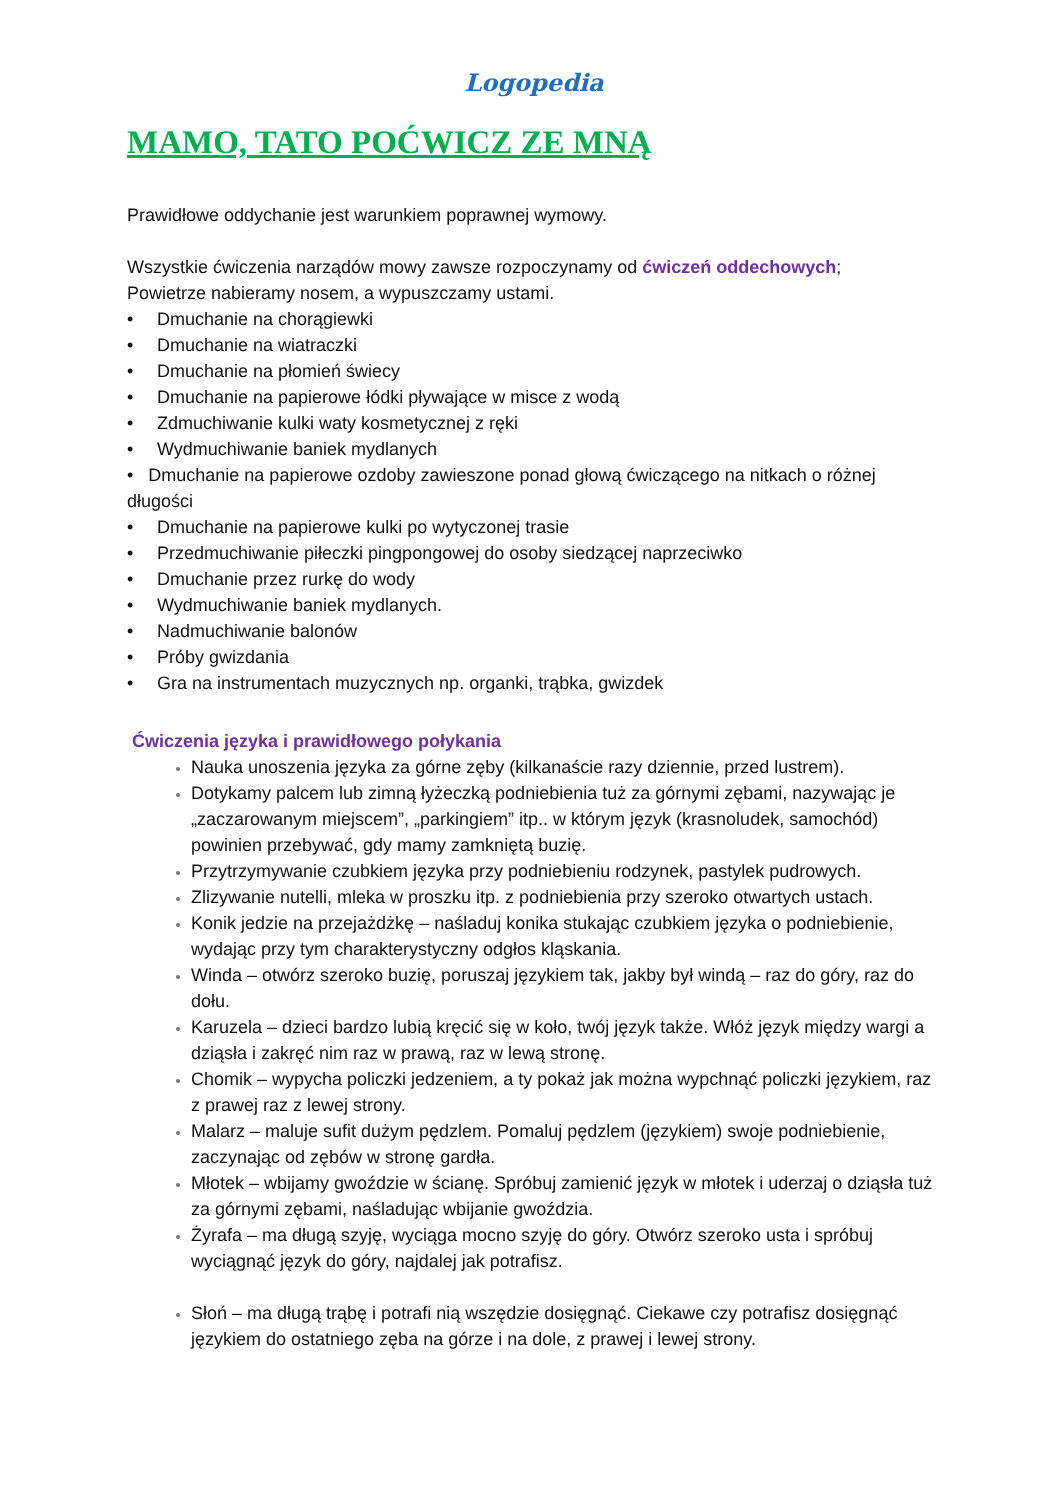Logopedia
MAMO, TATO POĆWICZ ZE MNĄ
Prawidłowe oddychanie jest warunkiem poprawnej wymowy.
Wszystkie ćwiczenia narządów mowy zawsze rozpoczynamy od ćwiczeń oddechowych;
Powietrze nabieramy nosem, a wypuszczamy ustami.
• Dmuchanie na chorągiewki
• Dmuchanie na wiatraczki
• Dmuchanie na płomień świecy
• Dmuchanie na papierowe łódki pływające w misce z wodą
• Zdmuchiwanie kulki waty kosmetycznej z ręki
• Wydmuchiwanie baniek mydlanych
• Dmuchanie na papierowe ozdoby zawieszone ponad głową ćwiczącego na nitkach o różnej długości
• Dmuchanie na papierowe kulki po wytyczonej trasie
• Przedmuchiwanie piłeczki pingpongowej do osoby siedzącej naprzeciwko
• Dmuchanie przez rurkę do wody
• Wydmuchiwanie baniek mydlanych.
• Nadmuchiwanie balonów
• Próby gwizdania
• Gra na instrumentach muzycznych np. organki, trąbka, gwizdek
Ćwiczenia języka i prawidłowego połykania
Nauka unoszenia języka za górne zęby (kilkanaście razy dziennie, przed lustrem).
Dotykamy palcem lub zimną łyżeczką podniebienia tuż za górnymi zębami, nazywając je „zaczarowanym miejscem”, „parkingiem” itp.. w którym język (krasnoludek, samochód) powinien przebywać, gdy mamy zamkniętą buzię.
Przytrzymywanie czubkiem języka przy podniebieniu rodzynek, pastylek pudrowych.
Zlizywanie nutelli, mleka w proszku itp. z podniebienia przy szeroko otwartych ustach.
Konik jedzie na przejażdżkę – naśladuj konika stukając czubkiem języka o podniebienie, wydając przy tym charakterystyczny odgłos kląskania.
Winda – otwórz szeroko buzię, poruszaj językiem tak, jakby był windą – raz do góry, raz do dołu.
Karuzela – dzieci bardzo lubią kręcić się w koło, twój język także. Włóż język między wargi a dziąsła i zakręć nim raz w prawą, raz w lewą stronę.
Chomik – wypycha policzki jedzeniem, a ty pokaż jak można wypchnąć policzki językiem, raz z prawej raz z lewej strony.
Malarz – maluje sufit dużym pędzlem. Pomaluj pędzlem (językiem) swoje podniebienie, zaczynając od zębów w stronę gardła.
Młotek – wbijamy gwoździe w ścianę. Spróbuj zamienić język w młotek i uderzaj o dziąsła tuż za górnymi zębami, naśladując wbijanie gwoździa.
Żyrafa – ma długą szyję, wyciąga mocno szyję do góry. Otwórz szeroko usta i spróbuj wyciągnąć język do góry, najdalej jak potrafisz.
Słoń – ma długą trąbę i potrafi nią wszędzie dosięgnąć. Ciekawe czy potrafisz dosięgnąć językiem do ostatniego zęba na górze i na dole, z prawej i lewej strony.